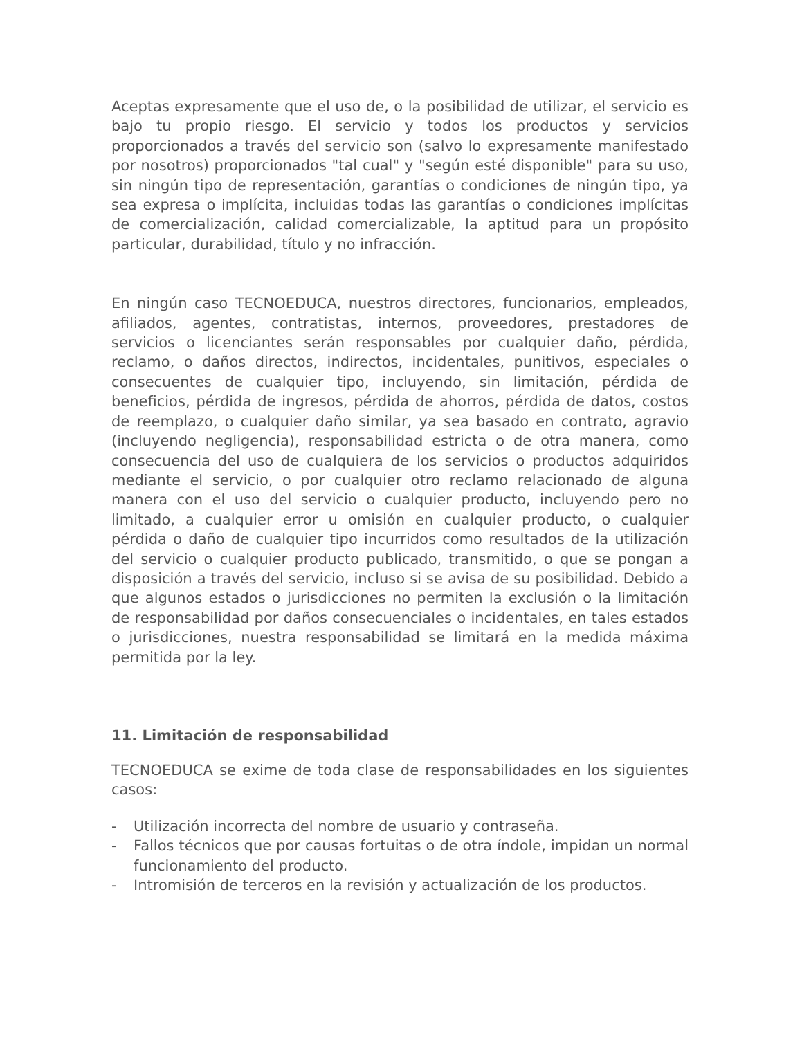Aceptas expresamente que el uso de, o la posibilidad de utilizar, el servicio es bajo tu propio riesgo. El servicio y todos los productos y servicios proporcionados a través del servicio son (salvo lo expresamente manifestado por nosotros) proporcionados "tal cual" y "según esté disponible" para su uso, sin ningún tipo de representación, garantías o condiciones de ningún tipo, ya sea expresa o implícita, incluidas todas las garantías o condiciones implícitas de comercialización, calidad comercializable, la aptitud para un propósito particular, durabilidad, título y no infracción.
En ningún caso TECNOEDUCA, nuestros directores, funcionarios, empleados, afiliados, agentes, contratistas, internos, proveedores, prestadores de servicios o licenciantes serán responsables por cualquier daño, pérdida, reclamo, o daños directos, indirectos, incidentales, punitivos, especiales o consecuentes de cualquier tipo, incluyendo, sin limitación, pérdida de beneficios, pérdida de ingresos, pérdida de ahorros, pérdida de datos, costos de reemplazo, o cualquier daño similar, ya sea basado en contrato, agravio (incluyendo negligencia), responsabilidad estricta o de otra manera, como consecuencia del uso de cualquiera de los servicios o productos adquiridos mediante el servicio, o por cualquier otro reclamo relacionado de alguna manera con el uso del servicio o cualquier producto, incluyendo pero no limitado, a cualquier error u omisión en cualquier producto, o cualquier pérdida o daño de cualquier tipo incurridos como resultados de la utilización del servicio o cualquier producto publicado, transmitido, o que se pongan a disposición a través del servicio, incluso si se avisa de su posibilidad. Debido a que algunos estados o jurisdicciones no permiten la exclusión o la limitación de responsabilidad por daños consecuenciales o incidentales, en tales estados o jurisdicciones, nuestra responsabilidad se limitará en la medida máxima permitida por la ley.
11. Limitación de responsabilidad
TECNOEDUCA se exime de toda clase de responsabilidades en los siguientes casos:
- Utilización incorrecta del nombre de usuario y contraseña.
- Fallos técnicos que por causas fortuitas o de otra índole, impidan un normal funcionamiento del producto.
- Intromisión de terceros en la revisión y actualización de los productos.